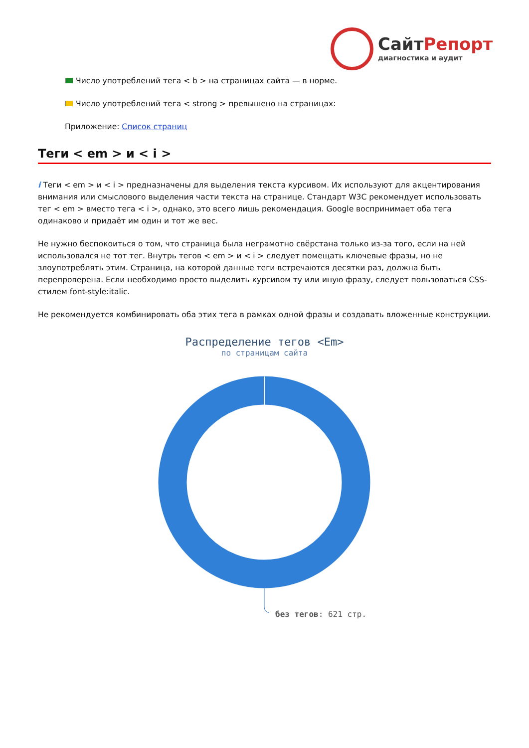СайтРепорт
диагностика и аудит
Число употреблений тега < b > на страницах сайта — в норме.
Число употреблений тега < strong > превышено на страницах:
Приложение: Список страниц
Теги < em > и < i >
i Теги < em > и < i > предназначены для выделения текста курсивом. Их используют для акцентирования внимания или смыслового выделения части текста на странице. Стандарт W3C рекомендует использовать тег < em > вместо тега < i >, однако, это всего лишь рекомендация. Google воспринимает оба тега одинаково и придаёт им один и тот же вес.
Не нужно беспокоиться о том, что страница была неграмотно свёрстана только из-за того, если на ней использовался не тот тег. Внутрь тегов < em > и < i > следует помещать ключевые фразы, но не злоупотреблять этим. Страница, на которой данные теги встречаются десятки раз, должна быть перепроверена. Если необходимо просто выделить курсивом ту или иную фразу, следует пользоваться CSS-стилем font-style:italic.
Не рекомендуется комбинировать оба этих тега в рамках одной фразы и создавать вложенные конструкции.
Распределение тегов <Em>
по страницам сайта
без тегов: 621 стр.